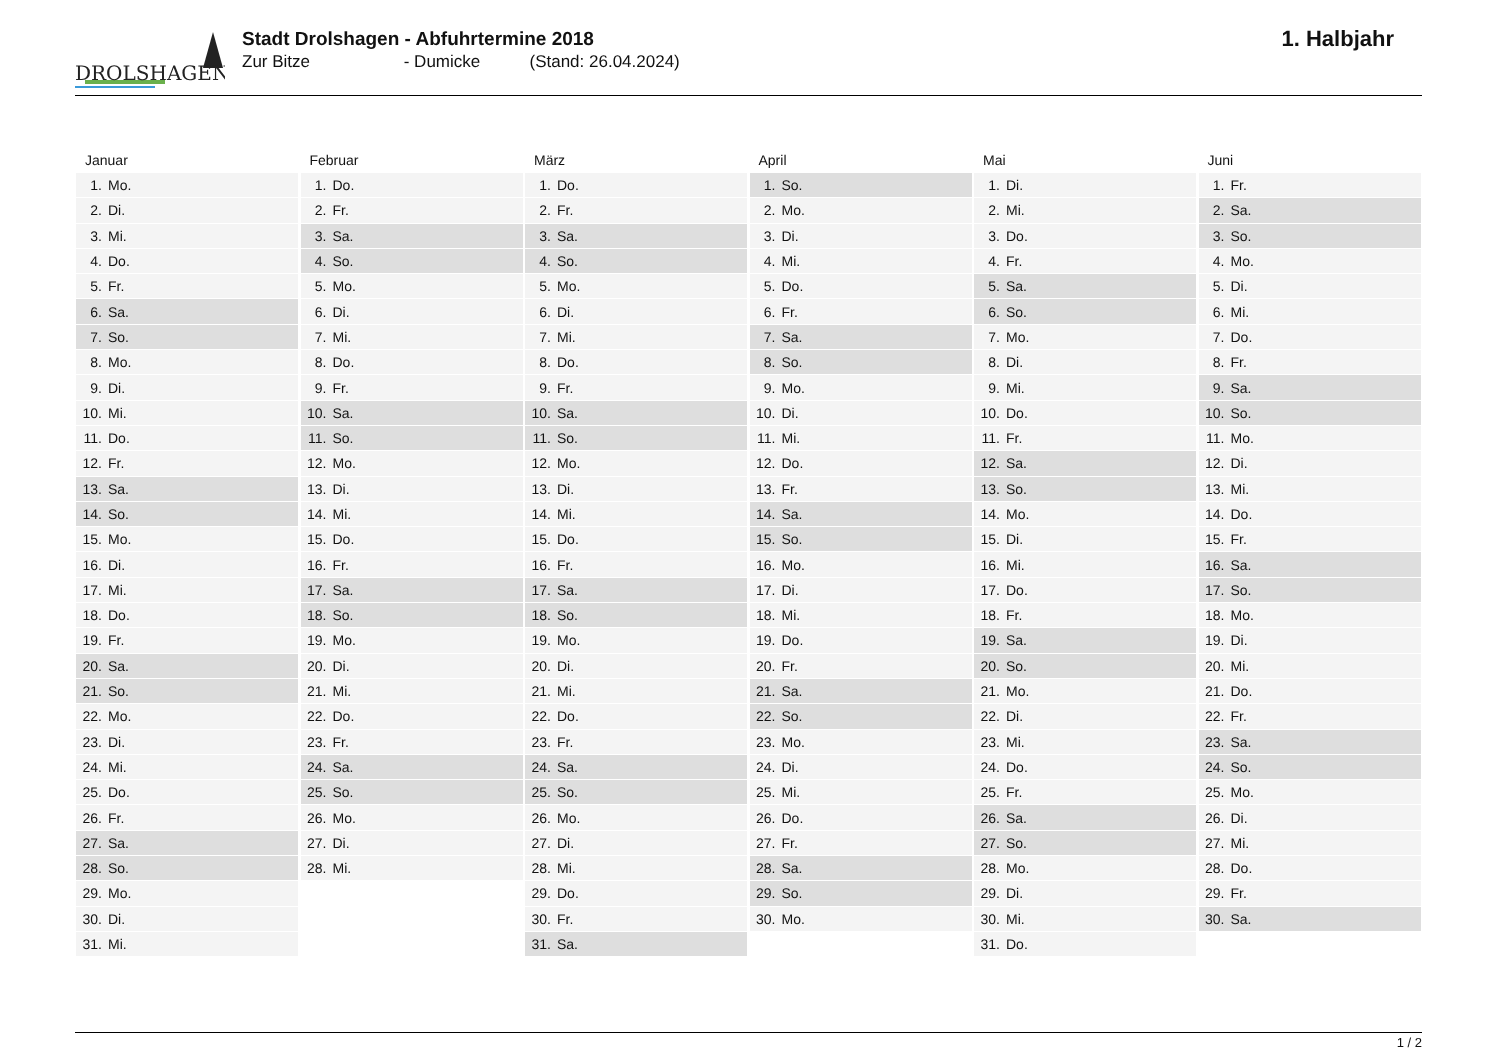DROLSHAGEN
Stadt Drolshagen - Abfuhrtermine 2018
Zur Bitze - Dumicke (Stand: 26.04.2024)
1. Halbjahr
Januar
| 1. | Mo. |
| 2. | Di. |
| 3. | Mi. |
| 4. | Do. |
| 5. | Fr. |
| 6. | Sa. |
| 7. | So. |
| 8. | Mo. |
| 9. | Di. |
| 10. | Mi. |
| 11. | Do. |
| 12. | Fr. |
| 13. | Sa. |
| 14. | So. |
| 15. | Mo. |
| 16. | Di. |
| 17. | Mi. |
| 18. | Do. |
| 19. | Fr. |
| 20. | Sa. |
| 21. | So. |
| 22. | Mo. |
| 23. | Di. |
| 24. | Mi. |
| 25. | Do. |
| 26. | Fr. |
| 27. | Sa. |
| 28. | So. |
| 29. | Mo. |
| 30. | Di. |
| 31. | Mi. |
Februar
| 1. | Do. |
| 2. | Fr. |
| 3. | Sa. |
| 4. | So. |
| 5. | Mo. |
| 6. | Di. |
| 7. | Mi. |
| 8. | Do. |
| 9. | Fr. |
| 10. | Sa. |
| 11. | So. |
| 12. | Mo. |
| 13. | Di. |
| 14. | Mi. |
| 15. | Do. |
| 16. | Fr. |
| 17. | Sa. |
| 18. | So. |
| 19. | Mo. |
| 20. | Di. |
| 21. | Mi. |
| 22. | Do. |
| 23. | Fr. |
| 24. | Sa. |
| 25. | So. |
| 26. | Mo. |
| 27. | Di. |
| 28. | Mi. |
März
| 1. | Do. |
| 2. | Fr. |
| 3. | Sa. |
| 4. | So. |
| 5. | Mo. |
| 6. | Di. |
| 7. | Mi. |
| 8. | Do. |
| 9. | Fr. |
| 10. | Sa. |
| 11. | So. |
| 12. | Mo. |
| 13. | Di. |
| 14. | Mi. |
| 15. | Do. |
| 16. | Fr. |
| 17. | Sa. |
| 18. | So. |
| 19. | Mo. |
| 20. | Di. |
| 21. | Mi. |
| 22. | Do. |
| 23. | Fr. |
| 24. | Sa. |
| 25. | So. |
| 26. | Mo. |
| 27. | Di. |
| 28. | Mi. |
| 29. | Do. |
| 30. | Fr. |
| 31. | Sa. |
April
| 1. | So. |
| 2. | Mo. |
| 3. | Di. |
| 4. | Mi. |
| 5. | Do. |
| 6. | Fr. |
| 7. | Sa. |
| 8. | So. |
| 9. | Mo. |
| 10. | Di. |
| 11. | Mi. |
| 12. | Do. |
| 13. | Fr. |
| 14. | Sa. |
| 15. | So. |
| 16. | Mo. |
| 17. | Di. |
| 18. | Mi. |
| 19. | Do. |
| 20. | Fr. |
| 21. | Sa. |
| 22. | So. |
| 23. | Mo. |
| 24. | Di. |
| 25. | Mi. |
| 26. | Do. |
| 27. | Fr. |
| 28. | Sa. |
| 29. | So. |
| 30. | Mo. |
Mai
| 1. | Di. |
| 2. | Mi. |
| 3. | Do. |
| 4. | Fr. |
| 5. | Sa. |
| 6. | So. |
| 7. | Mo. |
| 8. | Di. |
| 9. | Mi. |
| 10. | Do. |
| 11. | Fr. |
| 12. | Sa. |
| 13. | So. |
| 14. | Mo. |
| 15. | Di. |
| 16. | Mi. |
| 17. | Do. |
| 18. | Fr. |
| 19. | Sa. |
| 20. | So. |
| 21. | Mo. |
| 22. | Di. |
| 23. | Mi. |
| 24. | Do. |
| 25. | Fr. |
| 26. | Sa. |
| 27. | So. |
| 28. | Mo. |
| 29. | Di. |
| 30. | Mi. |
| 31. | Do. |
Juni
| 1. | Fr. |
| 2. | Sa. |
| 3. | So. |
| 4. | Mo. |
| 5. | Di. |
| 6. | Mi. |
| 7. | Do. |
| 8. | Fr. |
| 9. | Sa. |
| 10. | So. |
| 11. | Mo. |
| 12. | Di. |
| 13. | Mi. |
| 14. | Do. |
| 15. | Fr. |
| 16. | Sa. |
| 17. | So. |
| 18. | Mo. |
| 19. | Di. |
| 20. | Mi. |
| 21. | Do. |
| 22. | Fr. |
| 23. | Sa. |
| 24. | So. |
| 25. | Mo. |
| 26. | Di. |
| 27. | Mi. |
| 28. | Do. |
| 29. | Fr. |
| 30. | Sa. |
1 / 2